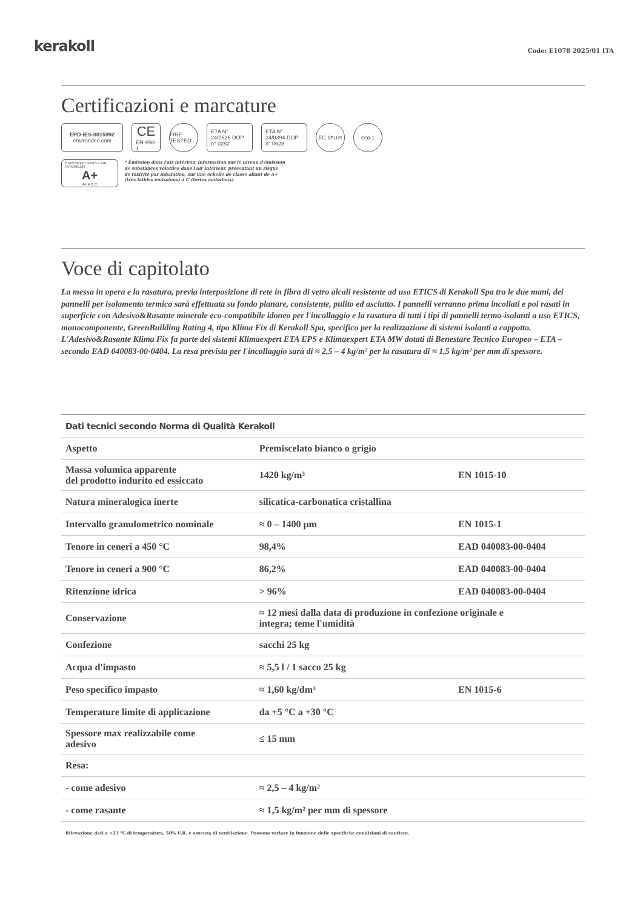kerakoll
Code: E1078 2025/01 ITA
Certificazioni e marcature
EPD-IES-0015992
environdec.com
CE
EN 998-1
FIRE TESTED
ETA N° 24/0626 DOP n° 0282
ETA N° 24/0394 DOP n° 0628
EC 1<sup>PLUS</sup> eco 1
ÉMISSIONS DANS L'AIR INTÉRIEUR
A+
A+ A B C
* Émission dans l'air intérieur Information sur le niveau d'émission
de substances volatiles dans l'air intérieur, présentant un risque
de toxicité par inhalation, sur une échelle de classe allant de A+
(très faibles émissions) à C (fortes émissions).
Voce di capitolato
La messa in opera e la rasatura, previa interposizione di rete in fibra di vetro alcali resistente ad uso ETICS di Kerakoll Spa tra le due mani, dei pannelli per isolamento termico sarà effettuata su fondo planare, consistente, pulito ed asciutto. I pannelli verranno prima incollati e poi rasati in superficie con Adesivo&Rasante minerale eco-compatibile idoneo per l'incollaggio e la rasatura di tutti i tipi di pannelli termo-isolanti a uso ETICS, monocomponente, GreenBuilding Rating 4, tipo Klima Fix di Kerakoll Spa, specifico per la realizzazione di sistemi isolanti a cappotto. L'Adesivo&Rasante Klima Fix fa parte dei sistemi Klimaexpert ETA EPS e Klimaexpert ETA MW dotati di Benestare Tecnico Europeo – ETA – secondo EAD 040083-00-0404. La resa prevista per l'incollaggio sarà di ≈ 2,5 – 4 kg/m² per la rasatura di ≈ 1,5 kg/m² per mm di spessore.
| Dati tecnici secondo Norma di Qualità Kerakoll | | |
| --- | --- | --- |
| Aspetto | Premiscelato bianco o grigio | |
| Massa volumica apparente del prodotto indurito ed essiccato | 1420 kg/m³ | EN 1015-10 |
| Natura mineralogica inerte | silicatica-carbonatica cristallina | |
| Intervallo granulometrico nominale | ≈ 0 – 1400 μm | EN 1015-1 |
| Tenore in ceneri a 450 °C | 98,4% | EAD 040083-00-0404 |
| Tenore in ceneri a 900 °C | 86,2% | EAD 040083-00-0404 |
| Ritenzione idrica | > 96% | EAD 040083-00-0404 |
| Conservazione | ≈ 12 mesi dalla data di produzione in confezione originale e integra; teme l'umidità | |
| Confezione | sacchi 25 kg | |
| Acqua d'impasto | ≈ 5,5 l / 1 sacco 25 kg | |
| Peso specifico impasto | ≈ 1,60 kg/dm³ | EN 1015-6 |
| Temperature limite di applicazione | da +5 °C a +30 °C | |
| Spessore max realizzabile come adesivo | ≤ 15 mm | |
| Resa: | | |
| - come adesivo | ≈ 2,5 – 4 kg/m² | |
| - come rasante | ≈ 1,5 kg/m² per mm di spessore | |
Rilevazione dati a +23 °C di temperatura, 50% U.R. e assenza di ventilazione. Possono variare in funzione delle specifiche condizioni di cantiere.